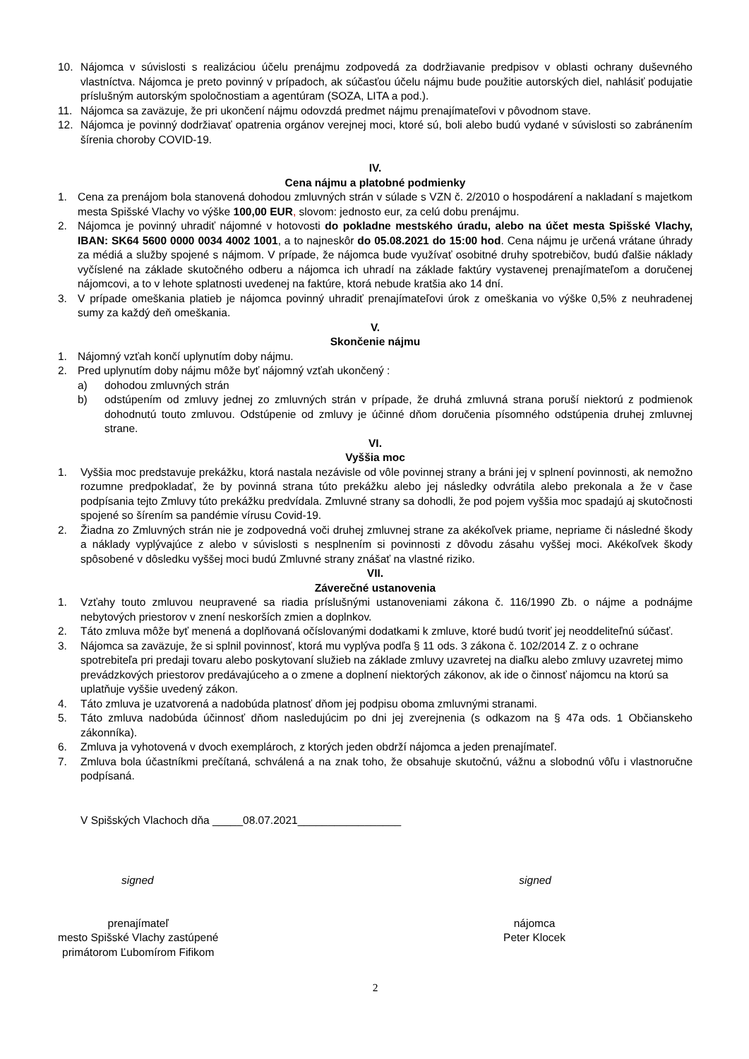10. Nájomca v súvislosti s realizáciou účelu prenájmu zodpovedá za dodržiavanie predpisov v oblasti ochrany duševného vlastníctva. Nájomca je preto povinný v prípadoch, ak súčasťou účelu nájmu bude použitie autorských diel, nahlásiť podujatie príslušným autorským spoločnostiam a agentúram (SOZA, LITA a pod.).
11. Nájomca sa zaväzuje, že pri ukončení nájmu odovzdá predmet nájmu prenajímateľovi v pôvodnom stave.
12. Nájomca je povinný dodržiavať opatrenia orgánov verejnej moci, ktoré sú, boli alebo budú vydané v súvislosti so zabránením šírenia choroby COVID-19.
IV.
Cena nájmu a platobné podmienky
1. Cena za prenájom bola stanovená dohodou zmluvných strán v súlade s VZN č. 2/2010 o hospodárení a nakladaní s majetkom mesta Spišské Vlachy vo výške 100,00 EUR, slovom: jednosto eur, za celú dobu prenájmu.
2. Nájomca je povinný uhradiť nájomné v hotovosti do pokladne mestského úradu, alebo na účet mesta Spišské Vlachy, IBAN: SK64 5600 0000 0034 4002 1001, a to najneskôr do 05.08.2021 do 15:00 hod. Cena nájmu je určená vrátane úhrady za médiá a služby spojené s nájmom. V prípade, že nájomca bude využívať osobitné druhy spotrebičov, budú ďalšie náklady vyčíslené na základe skutočného odberu a nájomca ich uhradí na základe faktúry vystavenej prenajímateľom a doručenej nájomcovi, a to v lehote splatnosti uvedenej na faktúre, ktorá nebude kratšia ako 14 dní.
3. V prípade omeškania platieb je nájomca povinný uhradiť prenajímateľovi úrok z omeškania vo výške 0,5% z neuhradenej sumy za každý deň omeškania.
V.
Skončenie nájmu
1. Nájomný vzťah končí uplynutím doby nájmu.
2. Pred uplynutím doby nájmu môže byť nájomný vzťah ukončený :
a) dohodou zmluvných strán
b) odstúpením od zmluvy jednej zo zmluvných strán v prípade, že druhá zmluvná strana poruší niektorú z podmienok dohodnutú touto zmluvou. Odstúpenie od zmluvy je účinné dňom doručenia písomného odstúpenia druhej zmluvnej strane.
VI.
Vyššia moc
1. Vyššia moc predstavuje prekážku, ktorá nastala nezávisle od vôle povinnej strany a bráni jej v splnení povinnosti, ak nemožno rozumne predpokladať, že by povinná strana túto prekážku alebo jej následky odvrátila alebo prekonala a že v čase podpísania tejto Zmluvy túto prekážku predvídala. Zmluvné strany sa dohodli, že pod pojem vyššia moc spadajú aj skutočnosti spojené so šírením sa pandémie vírusu Covid-19.
2. Žiadna zo Zmluvných strán nie je zodpovedná voči druhej zmluvnej strane za akékoľvek priame, nepriame či následné škody a náklady vyplývajúce z alebo v súvislosti s nesplnením si povinnosti z dôvodu zásahu vyššej moci. Akékoľvek škody spôsobené v dôsledku vyššej moci budú Zmluvné strany znášať na vlastné riziko.
VII.
Záverečné ustanovenia
1. Vzťahy touto zmluvou neupravené sa riadia príslušnými ustanoveniami zákona č. 116/1990 Zb. o nájme a podnájme nebytových priestorov v znení neskorších zmien a doplnkov.
2. Táto zmluva môže byť menená a doplňovaná očíslovanými dodatkami k zmluve, ktoré budú tvoriť jej neoddeliteľnú súčasť.
3. Nájomca sa zaväzuje, že si splnil povinnosť, ktorá mu vyplýva podľa § 11 ods. 3 zákona č. 102/2014 Z. z o ochrane spotrebiteľa pri predaji tovaru alebo poskytovaní služieb na základe zmluvy uzavretej na diaľku alebo zmluvy uzavretej mimo prevádzkových priestorov predávajúceho a o zmene a doplnení niektorých zákonov, ak ide o činnosť nájomcu na ktorú sa uplatňuje vyššie uvedený zákon.
4. Táto zmluva je uzatvorená a nadobúda platnosť dňom jej podpisu oboma zmluvnými stranami.
5. Táto zmluva nadobúda účinnosť dňom nasledujúcim po dni jej zverejnenia (s odkazom na § 47a ods. 1 Občianskeho zákonníka).
6. Zmluva ja vyhotovená v dvoch exemplároch, z ktorých jeden obdrží nájomca a jeden prenajímateľ.
7. Zmluva bola účastníkmi prečítaná, schválená a na znak toho, že obsahuje skutočnú, vážnu a slobodnú vôľu i vlastnoručne podpísaná.
V Spišských Vlachoch dňa _____08.07.2021_________________
signed signed
prenajímateľ
mesto Spišské Vlachy zastúpené
primátorom Ľubomírom Fifikom
nájomca
Peter Klocek
2